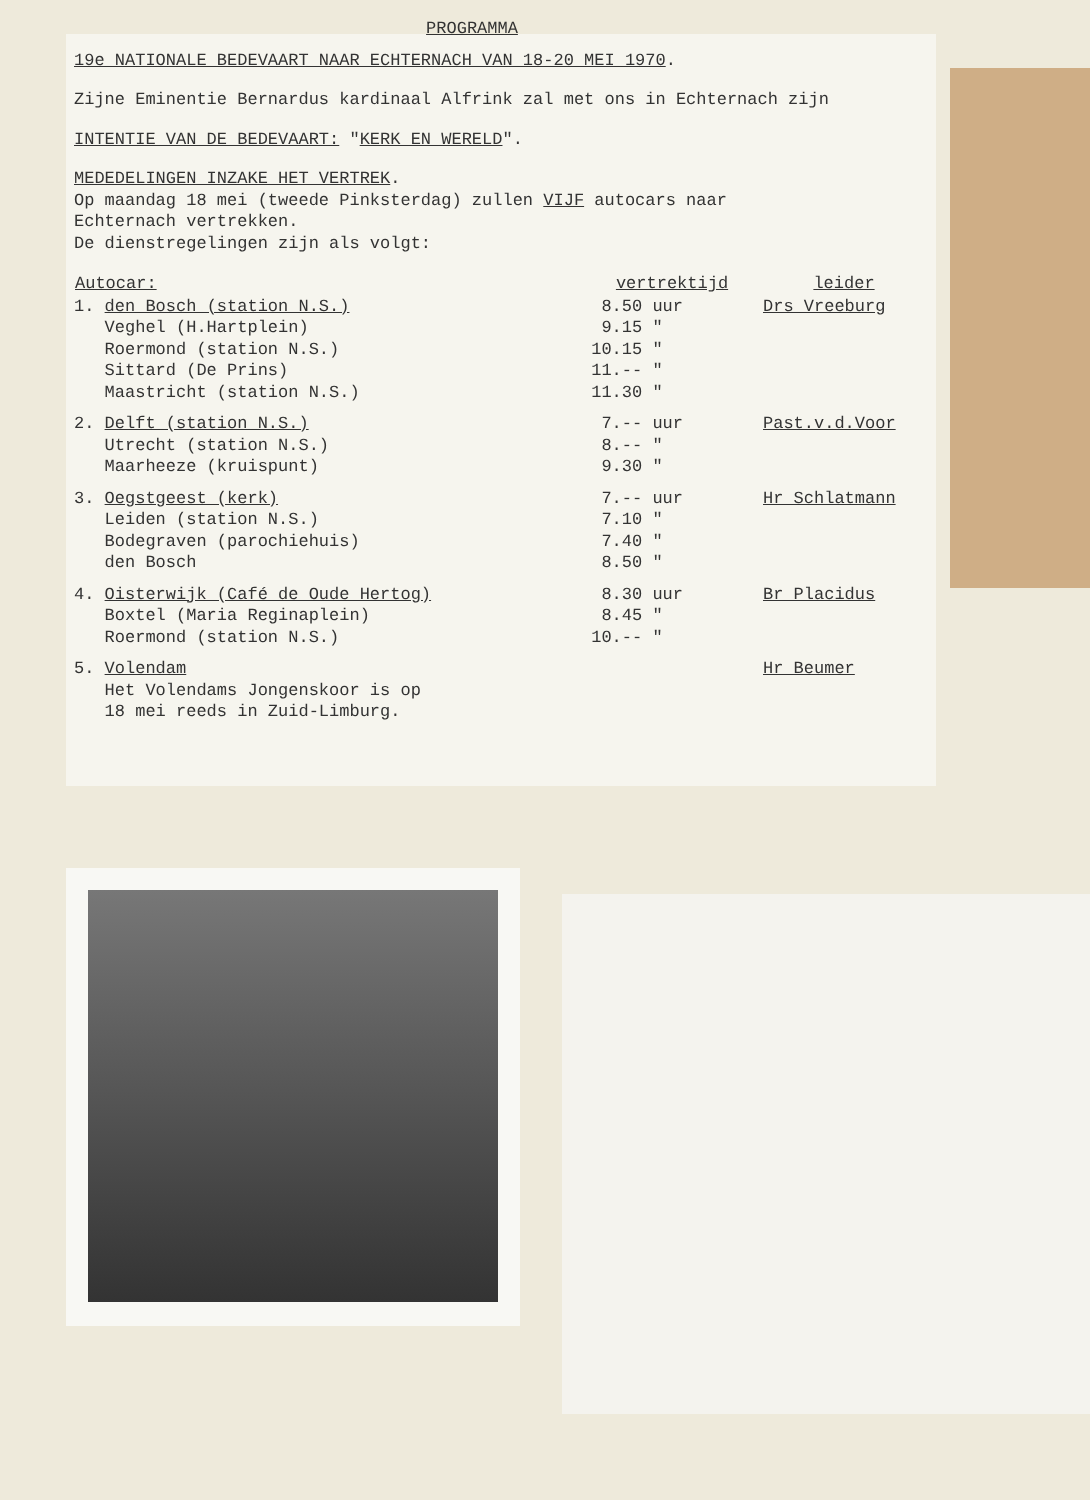PROGRAMMA
19e NATIONALE BEDEVAART NAAR ECHTERNACH VAN 18-20 MEI 1970.
Zijne Eminentie Bernardus kardinaal Alfrink zal met ons in Echternach zijn
INTENTIE VAN DE BEDEVAART: "KERK EN WERELD".
MEDEDELINGEN INZAKE HET VERTREK.
Op maandag 18 mei (tweede Pinksterdag) zullen VIJF autocars naar
Echternach vertrekken.
De dienstregelingen zijn als volgt:
| Autocar: | vertrektijd | leider |
| --- | --- | --- |
| 1. den Bosch (station N.S.) | 8.50 uur | Drs Vreeburg |
| Veghel (H.Hartplein) | 9.15 " | |
| Roermond (station N.S.) | 10.15 " | |
| Sittard (De Prins) | 11.-- " | |
| Maastricht (station N.S.) | 11.30 " | |
| 2. Delft (station N.S.) | 7.-- uur | Past.v.d.Voor |
| Utrecht (station N.S.) | 8.-- " | |
| Maarheeze (kruispunt) | 9.30 " | |
| 3. Oegstgeest (kerk) | 7.-- uur | Hr Schlatmann |
| Leiden (station N.S.) | 7.10 " | |
| Bodegraven (parochiehuis) | 7.40 " | |
| den Bosch | 8.50 " | |
| 4. Oisterwijk (Café de Oude Hertog) | 8.30 uur | Br Placidus |
| Boxtel (Maria Reginaplein) | 8.45 " | |
| Roermond (station N.S.) | 10.-- " | |
| 5. Volendam | | Hr Beumer |
| Het Volendams Jongenskoor is op | | |
| 18 mei reeds in Zuid-Limburg. | | |